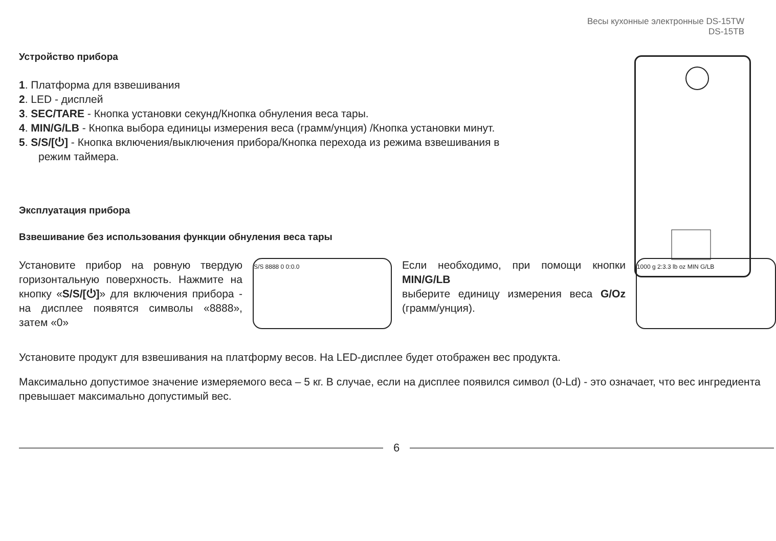Весы кухонные электронные DS-15TW
DS-15TB
Устройство прибора
1. Платформа для взвешивания
2. LED - дисплей
3. SEC/TARE - Кнопка установки секунд/Кнопка обнуления веса тары.
4. MIN/G/LB - Кнопка выбора единицы измерения веса (грамм/унция) /Кнопка установки минут.
5. S/S/[⏻] - Кнопка включения/выключения прибора/Кнопка перехода из режима взвешивания в режим таймера.
Эксплуатация прибора
Взвешивание без использования функции обнуления веса тары
Установите прибор на ровную твердую горизонтальную поверхность. Нажмите на кнопку «S/S/[⏻]» для включения прибора - на дисплее появятся символы «8888», затем «0»
S/S 8888 0 0:0.0
Если необходимо, при помощи кнопки MIN/G/LB
выберите единицу измерения веса G/Oz (грамм/унция).
1000 g 2:3.3 lb oz MIN G/LB
Установите продукт для взвешивания на платформу весов. На LED-дисплее будет отображен вес продукта.
Максимально допустимое значение измеряемого веса – 5 кг. В случае, если на дисплее появился символ (0-Ld) - это означает, что вес ингредиента превышает максимально допустимый вес.
6